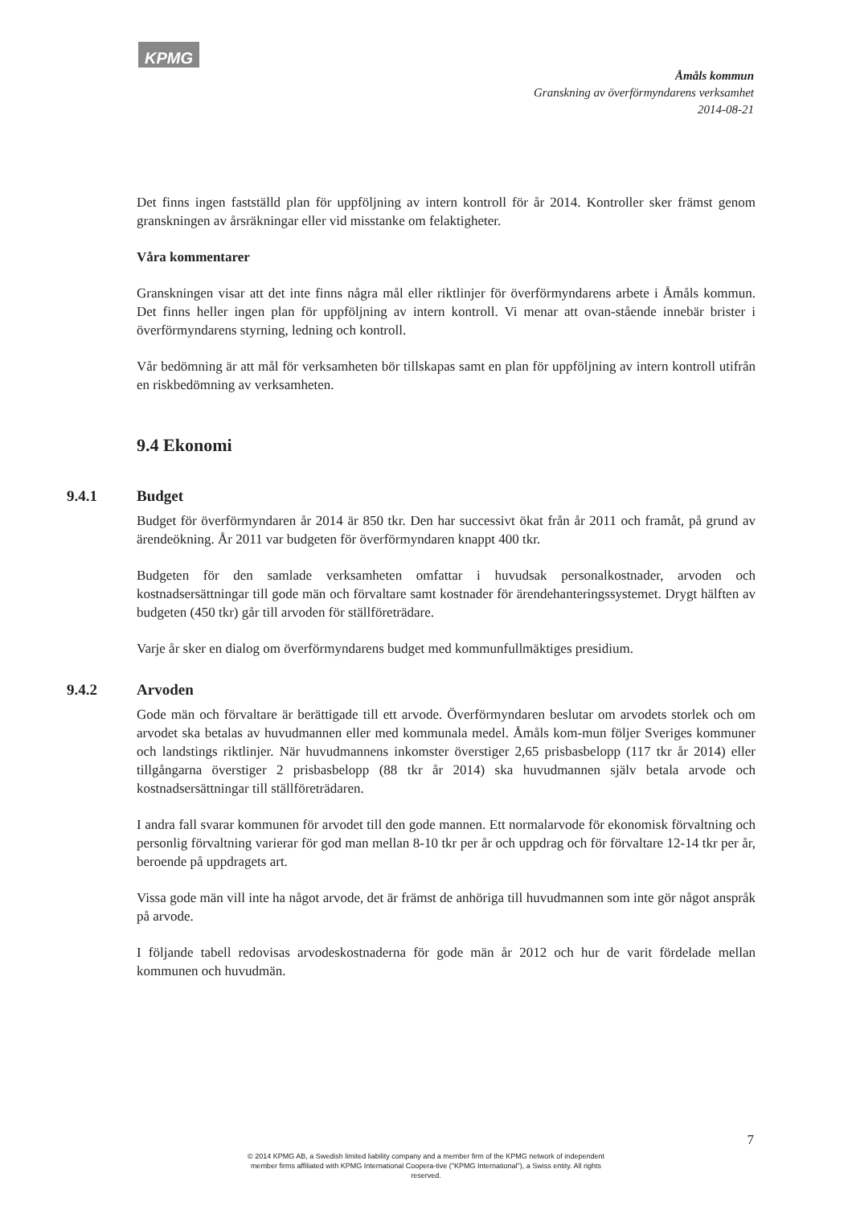KPMG
Åmåls kommun
Granskning av överförmyndarens verksamhet
2014-08-21
Det finns ingen fastställd plan för uppföljning av intern kontroll för år 2014. Kontroller sker främst genom granskningen av årsräkningar eller vid misstanke om felaktigheter.
Våra kommentarer
Granskningen visar att det inte finns några mål eller riktlinjer för överförmyndarens arbete i Åmåls kommun. Det finns heller ingen plan för uppföljning av intern kontroll. Vi menar att ovan-stående innebär brister i överförmyndarens styrning, ledning och kontroll.
Vår bedömning är att mål för verksamheten bör tillskapas samt en plan för uppföljning av intern kontroll utifrån en riskbedömning av verksamheten.
9.4 Ekonomi
9.4.1 Budget
Budget för överförmyndaren år 2014 är 850 tkr. Den har successivt ökat från år 2011 och framåt, på grund av ärendeökning. År 2011 var budgeten för överförmyndaren knappt 400 tkr.
Budgeten för den samlade verksamheten omfattar i huvudsak personalkostnader, arvoden och kostnadsersättningar till gode män och förvaltare samt kostnader för ärendehanteringssystemet. Drygt hälften av budgeten (450 tkr) går till arvoden för ställföreträdare.
Varje år sker en dialog om överförmyndarens budget med kommunfullmäktiges presidium.
9.4.2 Arvoden
Gode män och förvaltare är berättigade till ett arvode. Överförmyndaren beslutar om arvodets storlek och om arvodet ska betalas av huvudmannen eller med kommunala medel. Åmåls kom-mun följer Sveriges kommuner och landstings riktlinjer. När huvudmannens inkomster överstiger 2,65 prisbasbelopp (117 tkr år 2014) eller tillgångarna överstiger 2 prisbasbelopp (88 tkr år 2014) ska huvudmannen själv betala arvode och kostnadsersättningar till ställföreträdaren.
I andra fall svarar kommunen för arvodet till den gode mannen. Ett normalarvode för ekonomisk förvaltning och personlig förvaltning varierar för god man mellan 8-10 tkr per år och uppdrag och för förvaltare 12-14 tkr per år, beroende på uppdragets art.
Vissa gode män vill inte ha något arvode, det är främst de anhöriga till huvudmannen som inte gör något anspråk på arvode.
I följande tabell redovisas arvodeskostnaderna för gode män år 2012 och hur de varit fördelade mellan kommunen och huvudmän.
7
© 2014 KPMG AB, a Swedish limited liability company and a member firm of the KPMG network of independent member firms affiliated with KPMG International Coopera-tive ("KPMG International"), a Swiss entity. All rights reserved.